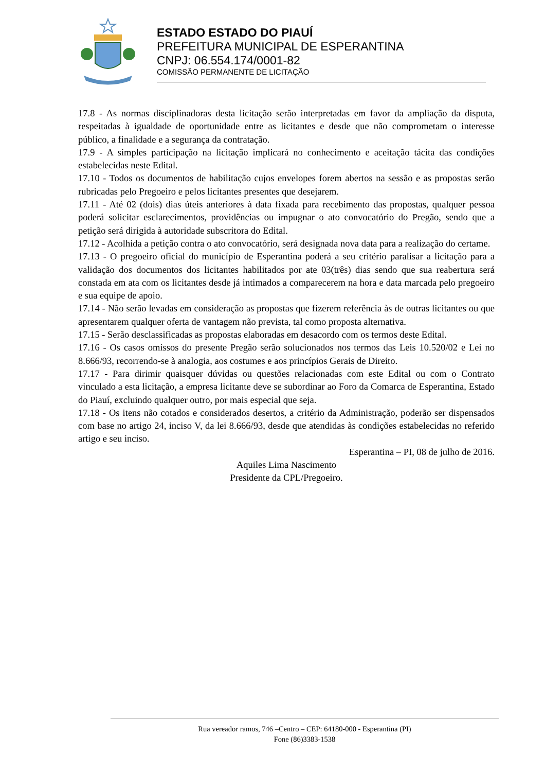ESTADO ESTADO DO PIAUÍ
PREFEITURA MUNICIPAL DE ESPERANTINA
CNPJ: 06.554.174/0001-82
COMISSÃO PERMANENTE DE LICITAÇÃO
17.8 - As normas disciplinadoras desta licitação serão interpretadas em favor da ampliação da disputa, respeitadas à igualdade de oportunidade entre as licitantes e desde que não comprometam o interesse público, a finalidade e a segurança da contratação.
17.9 - A simples participação na licitação implicará no conhecimento e aceitação tácita das condições estabelecidas neste Edital.
17.10 - Todos os documentos de habilitação cujos envelopes forem abertos na sessão e as propostas serão rubricadas pelo Pregoeiro e pelos licitantes presentes que desejarem.
17.11 - Até 02 (dois) dias úteis anteriores à data fixada para recebimento das propostas, qualquer pessoa poderá solicitar esclarecimentos, providências ou impugnar o ato convocatório do Pregão, sendo que a petição será dirigida à autoridade subscritora do Edital.
17.12 - Acolhida a petição contra o ato convocatório, será designada nova data para a realização do certame.
17.13 - O pregoeiro oficial do município de Esperantina poderá a seu critério paralisar a licitação para a validação dos documentos dos licitantes habilitados por ate 03(três) dias sendo que sua reabertura será constada em ata com os licitantes desde já intimados a comparecerem na hora e data marcada pelo pregoeiro e sua equipe de apoio.
17.14 - Não serão levadas em consideração as propostas que fizerem referência às de outras licitantes ou que apresentarem qualquer oferta de vantagem não prevista, tal como proposta alternativa.
17.15 - Serão desclassificadas as propostas elaboradas em desacordo com os termos deste Edital.
17.16 - Os casos omissos do presente Pregão serão solucionados nos termos das Leis 10.520/02 e Lei no 8.666/93, recorrendo-se à analogia, aos costumes e aos princípios Gerais de Direito.
17.17 - Para dirimir quaisquer dúvidas ou questões relacionadas com este Edital ou com o Contrato vinculado a esta licitação, a empresa licitante deve se subordinar ao Foro da Comarca de Esperantina, Estado do Piauí, excluindo qualquer outro, por mais especial que seja.
17.18 - Os itens não cotados e considerados desertos, a critério da Administração, poderão ser dispensados com base no artigo 24, inciso V, da lei 8.666/93, desde que atendidas às condições estabelecidas no referido artigo e seu inciso.
Esperantina – PI, 08 de julho de 2016.
Aquiles Lima Nascimento
Presidente da CPL/Pregoeiro.
Rua vereador ramos, 746 –Centro – CEP: 64180-000 - Esperantina (PI)
Fone (86)3383-1538